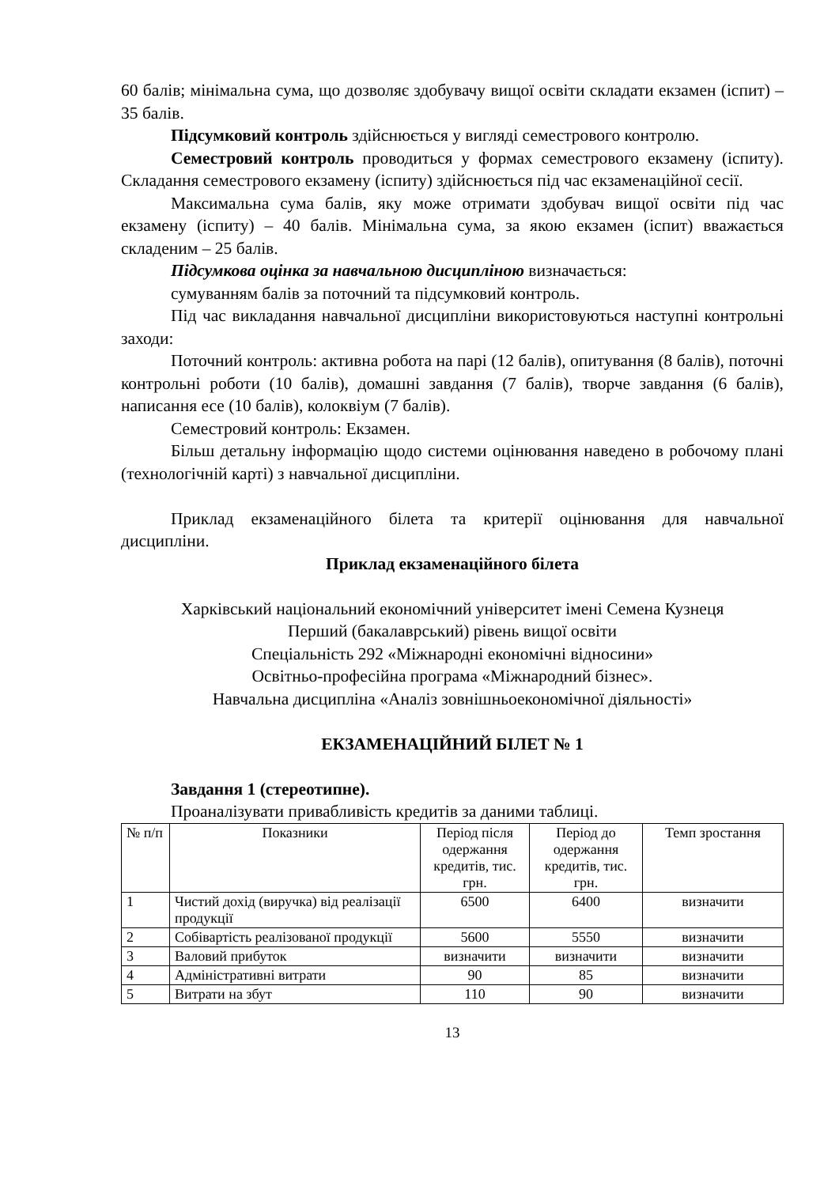60 балів; мінімальна сума, що дозволяє здобувачу вищої освіти складати екзамен (іспит) – 35 балів.
Підсумковий контроль здійснюється у вигляді семестрового контролю.
Семестровий контроль проводиться у формах семестрового екзамену (іспиту). Складання семестрового екзамену (іспиту) здійснюється під час екзаменаційної сесії.
Максимальна сума балів, яку може отримати здобувач вищої освіти під час екзамену (іспиту) – 40 балів. Мінімальна сума, за якою екзамен (іспит) вважається складеним – 25 балів.
Підсумкова оцінка за навчальною дисципліною визначається:
сумуванням балів за поточний та підсумковий контроль.
Під час викладання навчальної дисципліни використовуються наступні контрольні заходи:
Поточний контроль: активна робота на парі (12 балів), опитування (8 балів), поточні контрольні роботи (10 балів), домашні завдання (7 балів), творче завдання (6 балів), написання есе (10 балів), колоквіум (7 балів).
Семестровий контроль: Екзамен.
Більш детальну інформацію щодо системи оцінювання наведено в робочому плані (технологічній карті) з навчальної дисципліни.
Приклад екзаменаційного білета та критерії оцінювання для навчальної дисципліни.
Приклад екзаменаційного білета
Харківський національний економічний університет імені Семена Кузнеця
Перший (бакалаврський) рівень вищої освіти
Спеціальність 292 «Міжнародні економічні відносини»
Освітньо-професійна програма «Міжнародний бізнес».
Навчальна дисципліна «Аналіз зовнішньоекономічної діяльності»
ЕКЗАМЕНАЦІЙНИЙ БІЛЕТ № 1
Завдання 1 (стереотипне).
Проаналізувати привабливість кредитів за даними таблиці.
| № п/п | Показники | Період після одержання кредитів, тис. грн. | Період до одержання кредитів, тис. грн. | Темп зростання |
| --- | --- | --- | --- | --- |
| 1 | Чистий дохід (виручка) від реалізації продукції | 6500 | 6400 | визначити |
| 2 | Собівартість реалізованої продукції | 5600 | 5550 | визначити |
| 3 | Валовий прибуток | визначити | визначити | визначити |
| 4 | Адміністративні витрати | 90 | 85 | визначити |
| 5 | Витрати на збут | 110 | 90 | визначити |
13